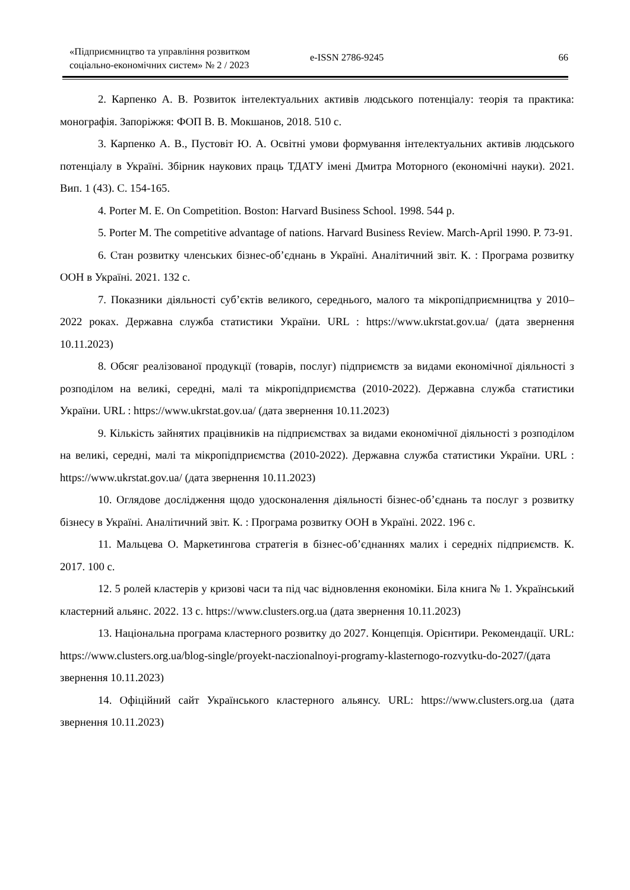«Підприємництво та управління розвитком
соціально-економічних систем» № 2 / 2023
e-ISSN 2786-9245 66
2. Карпенко А. В. Розвиток інтелектуальних активів людського потенціалу: теорія та практика: монографія. Запоріжжя: ФОП В. В. Мокшанов, 2018. 510 с.
3. Карпенко А. В., Пустовіт Ю. А. Освітні умови формування інтелектуальних активів людського потенціалу в Україні. Збірник наукових праць ТДАТУ імені Дмитра Моторного (економічні науки). 2021. Вип. 1 (43). С. 154-165.
4. Porter M. E. On Competition. Boston: Harvard Business School. 1998. 544 p.
5. Porter M. The competitive advantage of nations. Harvard Business Review. March-April 1990. P. 73-91.
6. Стан розвитку членських бізнес-об’єднань в Україні. Аналітичний звіт. К. : Програма розвитку ООН в Україні. 2021. 132 с.
7. Показники діяльності суб’єктів великого, середнього, малого та мікропідприємництва у 2010–2022 роках. Державна служба статистики України. URL : https://www.ukrstat.gov.ua/ (дата звернення 10.11.2023)
8. Обсяг реалізованої продукції (товарів, послуг) підприємств за видами економічної діяльності з розподілом на великі, середні, малі та мікропідприємства (2010-2022). Державна служба статистики України. URL : https://www.ukrstat.gov.ua/ (дата звернення 10.11.2023)
9. Кількість зайнятих працівників на підприємствах за видами економічної діяльності з розподілом на великі, середні, малі та мікропідприємства (2010-2022). Державна служба статистики України. URL : https://www.ukrstat.gov.ua/ (дата звернення 10.11.2023)
10. Оглядове дослідження щодо удосконалення діяльності бізнес-об’єднань та послуг з розвитку бізнесу в Україні. Аналітичний звіт. К. : Програма розвитку ООН в Україні. 2022. 196 с.
11. Мальцева О. Маркетингова стратегія в бізнес-об’єднаннях малих і середніх підприємств. К. 2017. 100 с.
12. 5 ролей кластерів у кризові часи та під час відновлення економіки. Біла книга № 1. Український кластерний альянс. 2022. 13 с. https://www.clusters.org.ua (дата звернення 10.11.2023)
13. Національна програма кластерного розвитку до 2027. Концепція. Орієнтири. Рекомендації. URL: https://www.clusters.org.ua/blog-single/proyekt-naczionalnoyi-programy-klasternogo-rozvytku-do-2027/(дата звернення 10.11.2023)
14. Офіційний сайт Українського кластерного альянсу. URL: https://www.clusters.org.ua (дата звернення 10.11.2023)